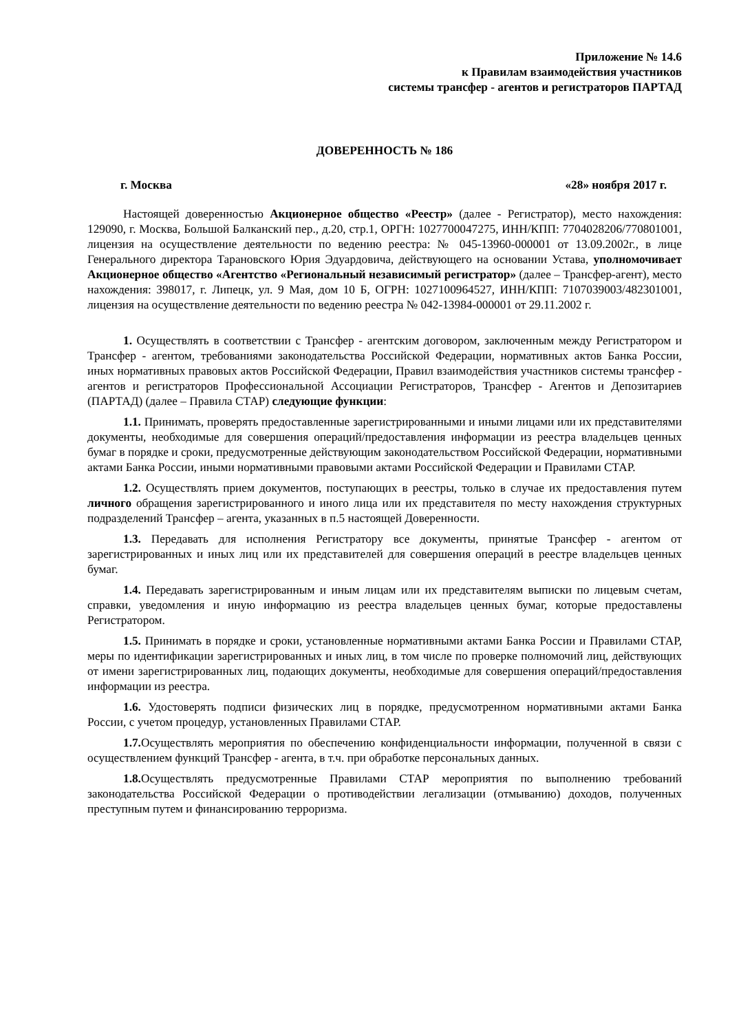Приложение № 14.6
к Правилам взаимодействия участников
системы трансфер - агентов и регистраторов ПАРТАД
ДОВЕРЕННОСТЬ № 186
г. Москва «28» ноября 2017 г.
Настоящей доверенностью Акционерное общество «Реестр» (далее - Регистратор), место нахождения: 129090, г. Москва, Большой Балканский пер., д.20, стр.1, ОРГН: 1027700047275, ИНН/КПП: 7704028206/770801001, лицензия на осуществление деятельности по ведению реестра: № 045-13960-000001 от 13.09.2002г., в лице Генерального директора Тарановского Юрия Эдуардовича, действующего на основании Устава, уполномочивает Акционерное общество «Агентство «Региональный независимый регистратор» (далее – Трансфер-агент), место нахождения: 398017, г. Липецк, ул. 9 Мая, дом 10 Б, ОГРН: 1027100964527, ИНН/КПП: 7107039003/482301001, лицензия на осуществление деятельности по ведению реестра № 042-13984-000001 от 29.11.2002 г.
1. Осуществлять в соответствии с Трансфер - агентским договором, заключенным между Регистратором и Трансфер - агентом, требованиями законодательства Российской Федерации, нормативных актов Банка России, иных нормативных правовых актов Российской Федерации, Правил взаимодействия участников системы трансфер - агентов и регистраторов Профессиональной Ассоциации Регистраторов, Трансфер - Агентов и Депозитариев (ПАРТАД) (далее – Правила СТАР) следующие функции:
1.1. Принимать, проверять предоставленные зарегистрированными и иными лицами или их представителями документы, необходимые для совершения операций/предоставления информации из реестра владельцев ценных бумаг в порядке и сроки, предусмотренные действующим законодательством Российской Федерации, нормативными актами Банка России, иными нормативными правовыми актами Российской Федерации и Правилами СТАР.
1.2. Осуществлять прием документов, поступающих в реестры, только в случае их предоставления путем личного обращения зарегистрированного и иного лица или их представителя по месту нахождения структурных подразделений Трансфер – агента, указанных в п.5 настоящей Доверенности.
1.3. Передавать для исполнения Регистратору все документы, принятые Трансфер - агентом от зарегистрированных и иных лиц или их представителей для совершения операций в реестре владельцев ценных бумаг.
1.4. Передавать зарегистрированным и иным лицам или их представителям выписки по лицевым счетам, справки, уведомления и иную информацию из реестра владельцев ценных бумаг, которые предоставлены Регистратором.
1.5. Принимать в порядке и сроки, установленные нормативными актами Банка России и Правилами СТАР, меры по идентификации зарегистрированных и иных лиц, в том числе по проверке полномочий лиц, действующих от имени зарегистрированных лиц, подающих документы, необходимые для совершения операций/предоставления информации из реестра.
1.6. Удостоверять подписи физических лиц в порядке, предусмотренном нормативными актами Банка России, с учетом процедур, установленных Правилами СТАР.
1.7. Осуществлять мероприятия по обеспечению конфиденциальности информации, полученной в связи с осуществлением функций Трансфер - агента, в т.ч. при обработке персональных данных.
1.8. Осуществлять предусмотренные Правилами СТАР мероприятия по выполнению требований законодательства Российской Федерации о противодействии легализации (отмыванию) доходов, полученных преступным путем и финансированию терроризма.